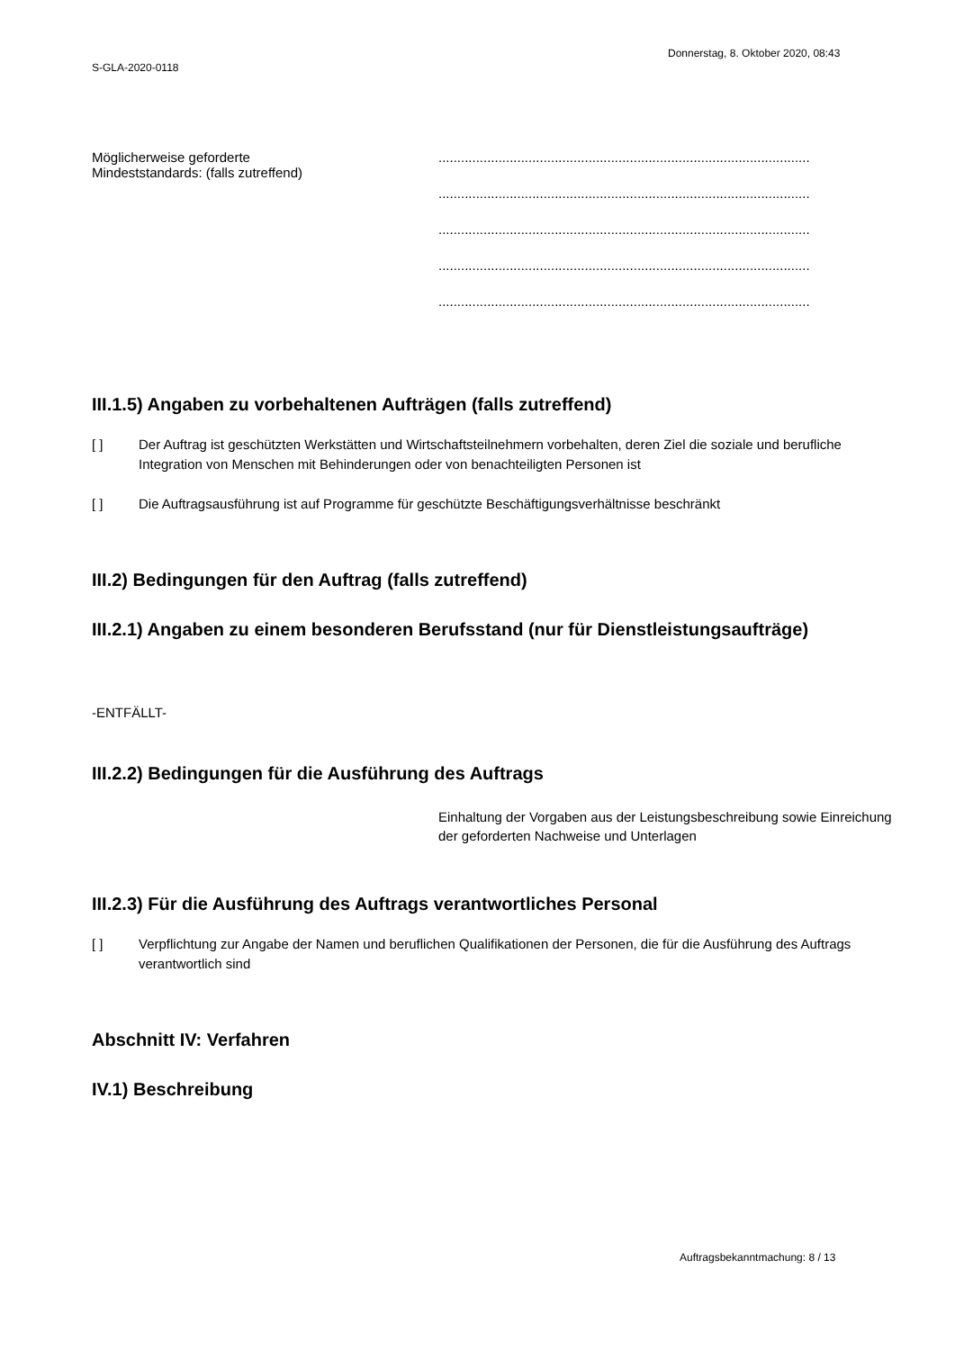Donnerstag, 8. Oktober 2020, 08:43
S-GLA-2020-0118
Möglicherweise geforderte
Mindeststandards: (falls zutreffend)
...................................................................................................
...................................................................................................
...................................................................................................
...................................................................................................
...................................................................................................
III.1.5) Angaben zu vorbehaltenen Aufträgen (falls zutreffend)
[ ] Der Auftrag ist geschützten Werkstätten und Wirtschaftsteilnehmern vorbehalten, deren Ziel die soziale und berufliche Integration von Menschen mit Behinderungen oder von benachteiligten Personen ist
[ ] Die Auftragsausführung ist auf Programme für geschützte Beschäftigungsverhältnisse beschränkt
III.2) Bedingungen für den Auftrag (falls zutreffend)
III.2.1) Angaben zu einem besonderen Berufsstand (nur für Dienstleistungsaufträge)
-ENTFÄLLT-
III.2.2) Bedingungen für die Ausführung des Auftrags
Einhaltung der Vorgaben aus der Leistungsbeschreibung sowie Einreichung der geforderten Nachweise und Unterlagen
III.2.3) Für die Ausführung des Auftrags verantwortliches Personal
[ ] Verpflichtung zur Angabe der Namen und beruflichen Qualifikationen der Personen, die für die Ausführung des Auftrags verantwortlich sind
Abschnitt IV: Verfahren
IV.1) Beschreibung
Auftragsbekanntmachung: 8 / 13